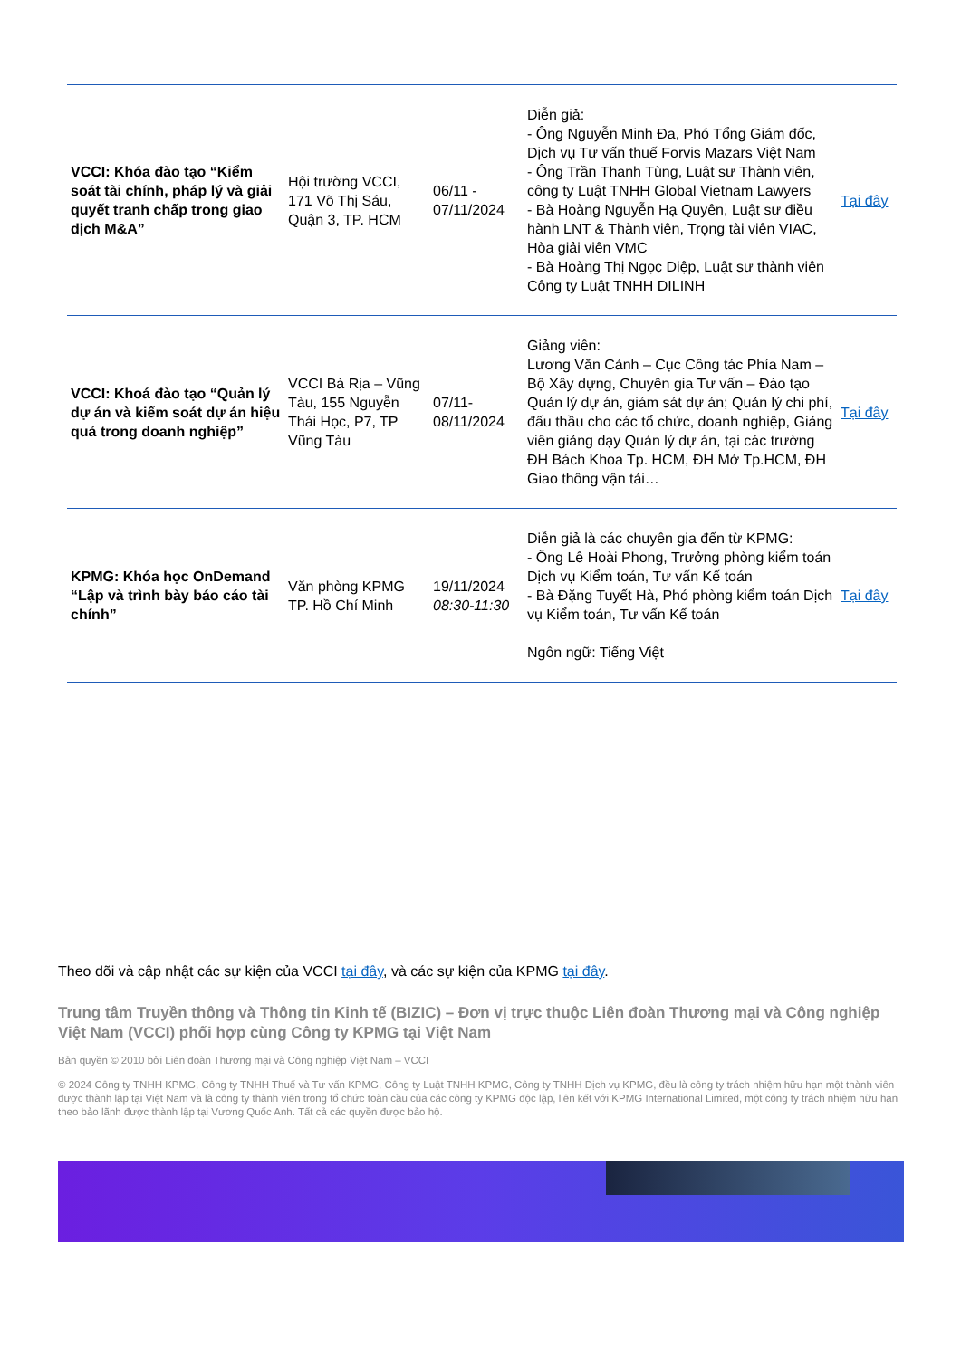| VCCI: Khóa đào tạo “Kiểm soát tài chính, pháp lý và giải quyết tranh chấp trong giao dịch M&A” | Hội trường VCCI, 171 Võ Thị Sáu, Quận 3, TP. HCM | 06/11 - 07/11/2024 | Diễn giả: - Ông Nguyễn Minh Đa, Phó Tổng Giám đốc, Dịch vụ Tư vấn thuế Forvis Mazars Việt Nam - Ông Trần Thanh Tùng, Luật sư Thành viên, công ty Luật TNHH Global Vietnam Lawyers - Bà Hoàng Nguyễn Hạ Quyên, Luật sư điều hành LNT & Thành viên, Trọng tài viên VIAC, Hòa giải viên VMC - Bà Hoàng Thị Ngọc Diệp, Luật sư thành viên Công ty Luật TNHH DILINH | Tại đây |
| VCCI: Khoá đào tạo “Quản lý dự án và kiểm soát dự án hiệu quả trong doanh nghiệp” | VCCI Bà Rịa – Vũng Tàu, 155 Nguyễn Thái Học, P7, TP Vũng Tàu | 07/11-08/11/2024 | Giảng viên: Lương Văn Cảnh – Cục Công tác Phía Nam – Bộ Xây dựng, Chuyên gia Tư vấn – Đào tạo Quản lý dự án, giám sát dự án; Quản lý chi phí, đấu thầu cho các tổ chức, doanh nghiệp, Giảng viên giảng dạy Quản lý dự án, tại các trường ĐH Bách Khoa Tp. HCM, ĐH Mở Tp.HCM, ĐH Giao thông vận tải… | Tại đây |
| KPMG: Khóa học OnDemand “Lập và trình bày báo cáo tài chính” | Văn phòng KPMG TP. Hồ Chí Minh | 19/11/2024 08:30-11:30 | Diễn giả là các chuyên gia đến từ KPMG: - Ông Lê Hoài Phong, Trưởng phòng kiểm toán Dịch vụ Kiểm toán, Tư vấn Kế toán - Bà Đặng Tuyết Hà, Phó phòng kiểm toán Dịch vụ Kiểm toán, Tư vấn Kế toán Ngôn ngữ: Tiếng Việt | Tại đây |
Theo dõi và cập nhật các sự kiện của VCCI tại đây, và các sự kiện của KPMG tại đây.
Trung tâm Truyền thông và Thông tin Kinh tế (BIZIC) – Đơn vị trực thuộc Liên đoàn Thương mại và Công nghiệp Việt Nam (VCCI) phối hợp cùng Công ty KPMG tại Việt Nam
Bản quyền © 2010 bởi Liên đoàn Thương mại và Công nghiệp Việt Nam – VCCI
© 2024 Công ty TNHH KPMG, Công ty TNHH Thuế và Tư vấn KPMG, Công ty Luật TNHH KPMG, Công ty TNHH Dịch vụ KPMG, đều là công ty trách nhiệm hữu hạn một thành viên được thành lập tại Việt Nam và là công ty thành viên trong tổ chức toàn cầu của các công ty KPMG độc lập, liên kết với KPMG International Limited, một công ty trách nhiệm hữu hạn theo bảo lãnh được thành lập tại Vương Quốc Anh. Tất cả các quyền được bảo hộ.